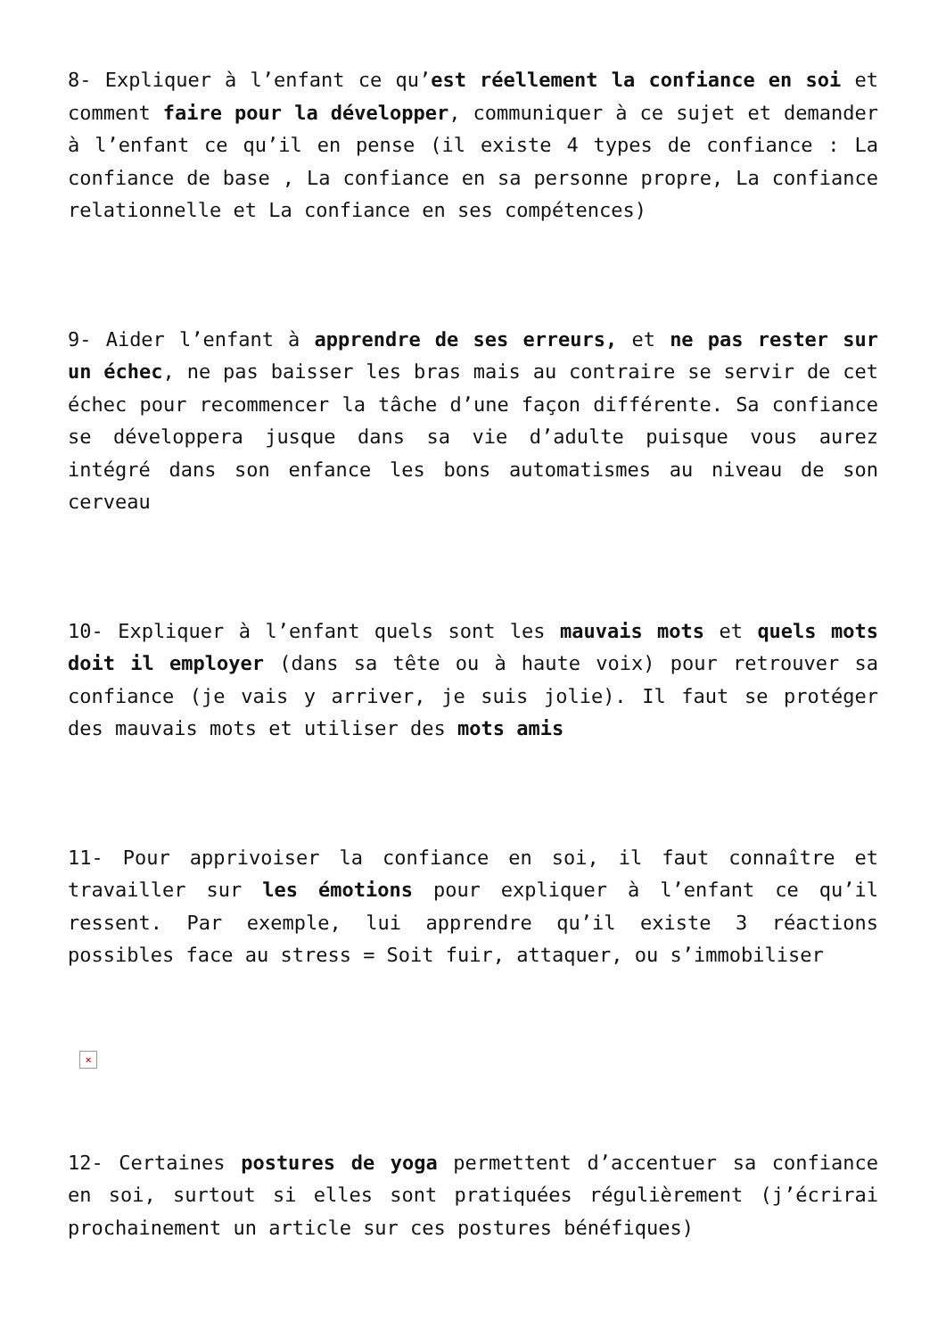8- Expliquer à l’enfant ce qu’est réellement la confiance en soi et comment faire pour la développer, communiquer à ce sujet et demander à l’enfant ce qu’il en pense (il existe 4 types de confiance : La confiance de base , La confiance en sa personne propre, La confiance relationnelle et La confiance en ses compétences)
9- Aider l’enfant à apprendre de ses erreurs, et ne pas rester sur un échec, ne pas baisser les bras mais au contraire se servir de cet échec pour recommencer la tâche d’une façon différente. Sa confiance se développera jusque dans sa vie d’adulte puisque vous aurez intégré dans son enfance les bons automatismes au niveau de son cerveau
10- Expliquer à l’enfant quels sont les mauvais mots et quels mots doit il employer (dans sa tête ou à haute voix) pour retrouver sa confiance (je vais y arriver, je suis jolie). Il faut se protéger des mauvais mots et utiliser des mots amis
11- Pour apprivoiser la confiance en soi, il faut connaître et travailler sur les émotions pour expliquer à l’enfant ce qu’il ressent. Par exemple, lui apprendre qu’il existe 3 réactions possibles face au stress = Soit fuir, attaquer, ou s’immobiliser
×
12- Certaines postures de yoga permettent d’accentuer sa confiance en soi, surtout si elles sont pratiquées régulièrement (j’écrirai prochainement un article sur ces postures bénéfiques)